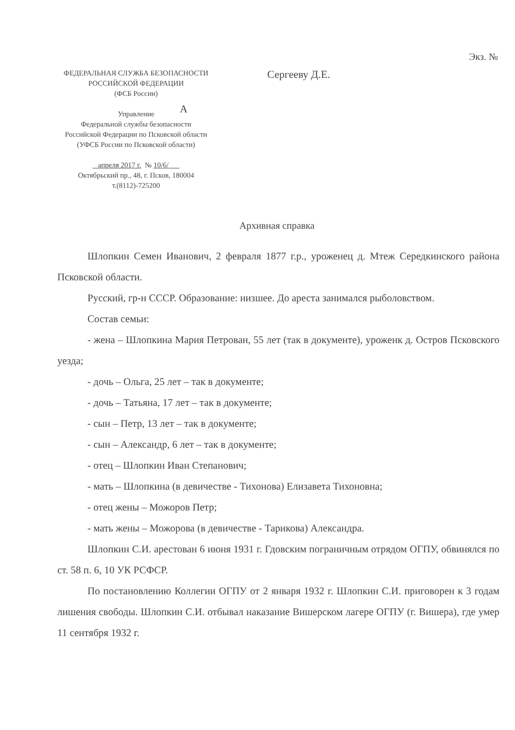Экз. №
ФЕДЕРАЛЬНАЯ СЛУЖБА БЕЗОПАСНОСТИ
РОССИЙСКОЙ ФЕДЕРАЦИИ
(ФСБ России)
Управление
Федеральной службы безопасности
Российской Федерации по Псковской области
(УФСБ России по Псковской области)
апреля 2017 г. № 10/6/
Октябрьский пр., 48, г. Псков, 180004
т.(8112)-725200
Сергееву Д.Е.
А
Архивная справка
Шлопкин Семен Иванович, 2 февраля 1877 г.р., уроженец д. Мтеж Середкинского района Псковской области.
Русский, гр-н СССР. Образование: низшее. До ареста занимался рыболовством.
Состав семьи:
- жена – Шлопкина Мария Петрован, 55 лет (так в документе), уроженк д. Остров Псковского уезда;
- дочь – Ольга, 25 лет – так в документе;
- дочь – Татьяна, 17 лет – так в документе;
- сын – Петр, 13 лет – так в документе;
- сын – Александр, 6 лет – так в документе;
- отец – Шлопкин Иван Степанович;
- мать – Шлопкина (в девичестве - Тихонова) Елизавета Тихоновна;
- отец жены – Можоров Петр;
- мать жены – Можорова (в девичестве - Тарикова) Александра.
Шлопкин С.И. арестован 6 июня 1931 г. Гдовским пограничным отрядом ОГПУ, обвинялся по ст. 58 п. 6, 10 УК РСФСР.
По постановлению Коллегии ОГПУ от 2 января 1932 г. Шлопкин С.И. приговорен к 3 годам лишения свободы. Шлопкин С.И. отбывал наказание Вишерском лагере ОГПУ (г. Вишера), где умер 11 сентября 1932 г.